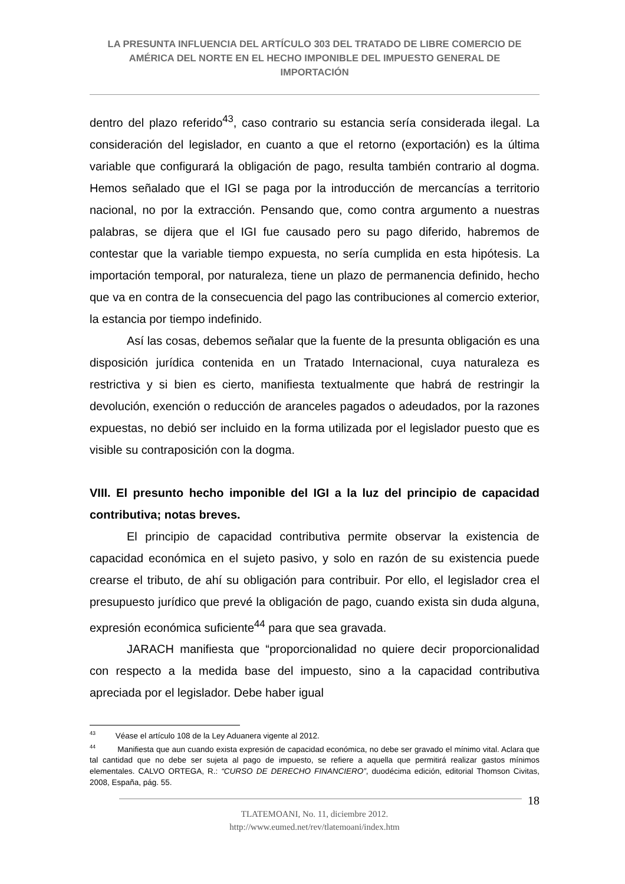LA PRESUNTA INFLUENCIA DEL ARTÍCULO 303 DEL TRATADO DE LIBRE COMERCIO DE AMÉRICA DEL NORTE EN EL HECHO IMPONIBLE DEL IMPUESTO GENERAL DE IMPORTACIÓN
dentro del plazo referido<sup>43</sup>, caso contrario su estancia sería considerada ilegal. La consideración del legislador, en cuanto a que el retorno (exportación) es la última variable que configurará la obligación de pago, resulta también contrario al dogma. Hemos señalado que el IGI se paga por la introducción de mercancías a territorio nacional, no por la extracción. Pensando que, como contra argumento a nuestras palabras, se dijera que el IGI fue causado pero su pago diferido, habremos de contestar que la variable tiempo expuesta, no sería cumplida en esta hipótesis. La importación temporal, por naturaleza, tiene un plazo de permanencia definido, hecho que va en contra de la consecuencia del pago las contribuciones al comercio exterior, la estancia por tiempo indefinido.
Así las cosas, debemos señalar que la fuente de la presunta obligación es una disposición jurídica contenida en un Tratado Internacional, cuya naturaleza es restrictiva y si bien es cierto, manifiesta textualmente que habrá de restringir la devolución, exención o reducción de aranceles pagados o adeudados, por la razones expuestas, no debió ser incluido en la forma utilizada por el legislador puesto que es visible su contraposición con la dogma.
VIII. El presunto hecho imponible del IGI a la luz del principio de capacidad contributiva; notas breves.
El principio de capacidad contributiva permite observar la existencia de capacidad económica en el sujeto pasivo, y solo en razón de su existencia puede crearse el tributo, de ahí su obligación para contribuir. Por ello, el legislador crea el presupuesto jurídico que prevé la obligación de pago, cuando exista sin duda alguna, expresión económica suficiente<sup>44</sup> para que sea gravada.
JARACH manifiesta que “proporcionalidad no quiere decir proporcionalidad con respecto a la medida base del impuesto, sino a la capacidad contributiva apreciada por el legislador. Debe haber igual
<sup>43</sup> Véase el artículo 108 de la Ley Aduanera vigente al 2012.
<sup>44</sup> Manifiesta que aun cuando exista expresión de capacidad económica, no debe ser gravado el mínimo vital. Aclara que tal cantidad que no debe ser sujeta al pago de impuesto, se refiere a aquella que permitirá realizar gastos mínimos elementales. CALVO ORTEGA, R.: “CURSO DE DERECHO FINANCIERO”, duodécima edición, editorial Thomson Civitas, 2008, España, pág. 55.
18
TLATEMOANI, No. 11, diciembre 2012.
http://www.eumed.net/rev/tlatemoani/index.htm